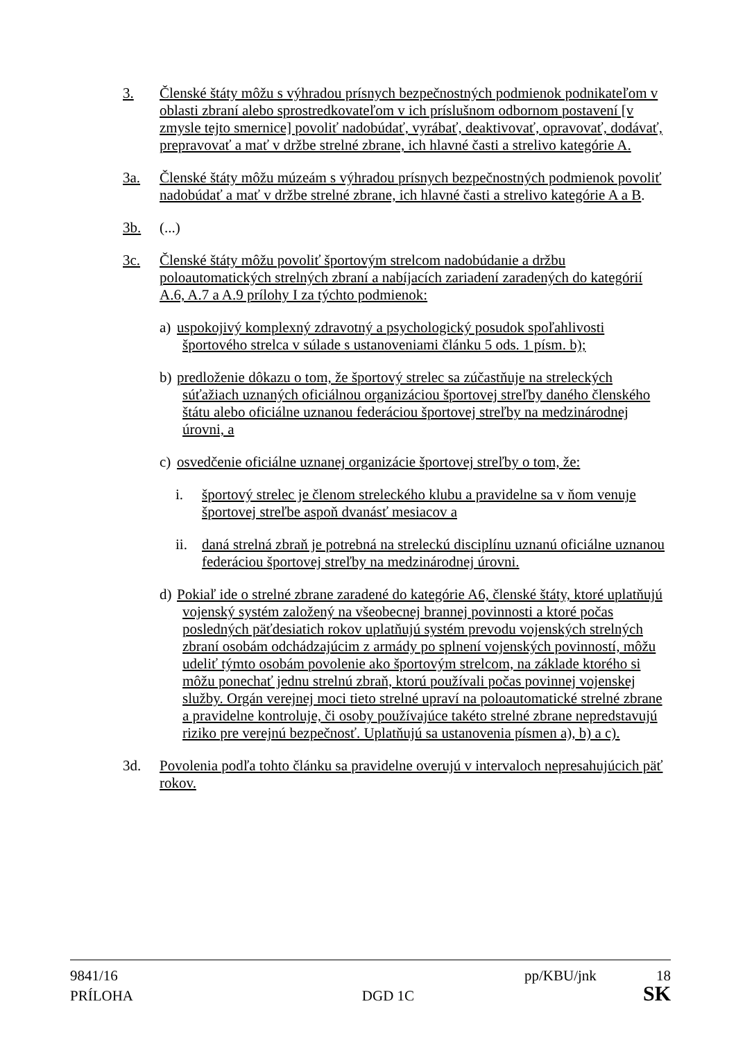3. Členské štáty môžu s výhradou prísnych bezpečnostných podmienok podnikateľom v oblasti zbraní alebo sprostredkovateľom v ich príslušnom odbornom postavení [v zmysle tejto smernice] povoliť nadobúdať, vyrábať, deaktivovať, opravovať, dodávať, prepravovať a mať v držbe strelné zbrane, ich hlavné časti a strelivo kategórie A.
3a. Členské štáty môžu múzeám s výhradou prísnych bezpečnostných podmienok povoliť nadobúdať a mať v držbe strelné zbrane, ich hlavné časti a strelivo kategórie A a B.
3b. (...)
3c. Členské štáty môžu povoliť športovým strelcom nadobúdanie a držbu poloautomatických strelných zbraní a nabíjacích zariadení zaradených do kategórií A.6, A.7 a A.9 prílohy I za týchto podmienok:
a)
uspokojivý komplexný zdravotný a psychologický posudok spoľahlivosti športového strelca v súlade s ustanoveniami článku 5 ods. 1 písm. b);
b)
predloženie dôkazu o tom, že športový strelec sa zúčastňuje na streleckých súťažiach uznaných oficiálnou organizáciou športovej streľby daného členského štátu alebo oficiálne uznanou federáciou športovej streľby na medzinárodnej úrovni, a
c)
osvedčenie oficiálne uznanej organizácie športovej streľby o tom, že:
i. športový strelec je členom streleckého klubu a pravidelne sa v ňom venuje športovej streľbe aspoň dvanásť mesiacov a
ii. daná strelná zbraň je potrebná na streleckú disciplínu uznanú oficiálne uznanou federáciou športovej streľby na medzinárodnej úrovni.
d)
Pokiaľ ide o strelné zbrane zaradené do kategórie A6, členské štáty, ktoré uplatňujú vojenský systém založený na všeobecnej brannej povinnosti a ktoré počas posledných päťdesiatich rokov uplatňujú systém prevodu vojenských strelných zbraní osobám odchádzajúcim z armády po splnení vojenských povinností, môžu udeliť týmto osobám povolenie ako športovým strelcom, na základe ktorého si môžu ponechať jednu strelnú zbraň, ktorú používali počas povinnej vojenskej služby. Orgán verejnej moci tieto strelné upraví na poloautomatické strelné zbrane a pravidelne kontroluje, či osoby používajúce takéto strelné zbrane nepredstavujú riziko pre verejnú bezpečnosť. Uplatňujú sa ustanovenia písmen a), b) a c).
3d. Povolenia podľa tohto článku sa pravidelne overujú v intervaloch nepresahujúcich päť rokov.
9841/16 pp/KBU/jnk 18
PRÍLOHA DGD 1C SK